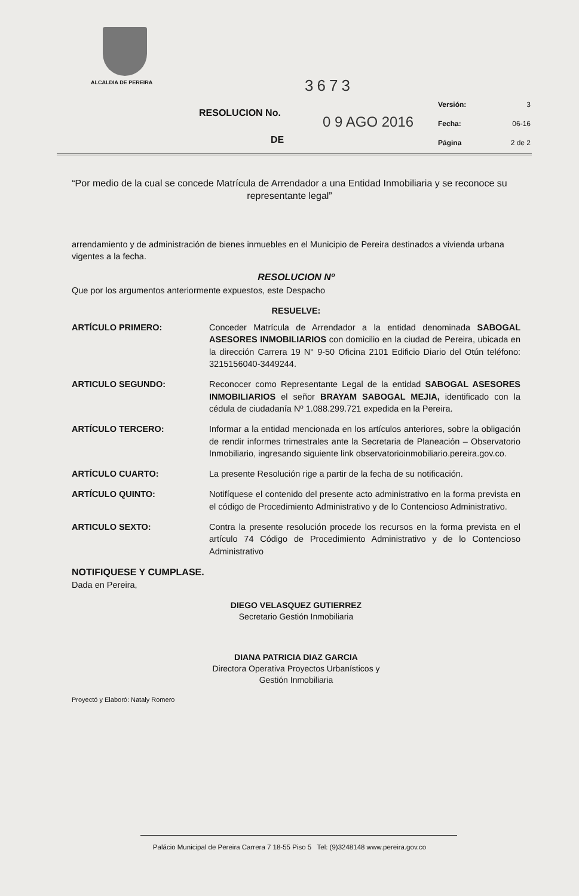ALCALDIA DE PEREIRA 3673
RESOLUCION No.
0 9 AGO 2016
DE
Versión: 3
Fecha: 06-16
Página 2 de 2
“Por medio de la cual se concede Matrícula de Arrendador a una Entidad Inmobiliaria y se reconoce su representante legal”
arrendamiento y de administración de bienes inmuebles en el Municipio de Pereira destinados a vivienda urbana vigentes a la fecha.
RESOLUCION Nº
Que por los argumentos anteriormente expuestos, este Despacho
RESUELVE:
ARTÍCULO PRIMERO: Conceder Matrícula de Arrendador a la entidad denominada SABOGAL ASESORES INMOBILIARIOS con domicilio en la ciudad de Pereira, ubicada en la dirección Carrera 19 N° 9-50 Oficina 2101 Edificio Diario del Otún teléfono: 3215156040-3449244.
ARTICULO SEGUNDO: Reconocer como Representante Legal de la entidad SABOGAL ASESORES INMOBILIARIOS el señor BRAYAM SABOGAL MEJIA, identificado con la cédula de ciudadanía Nº 1.088.299.721 expedida en la Pereira.
ARTÍCULO TERCERO: Informar a la entidad mencionada en los artículos anteriores, sobre la obligación de rendir informes trimestrales ante la Secretaria de Planeación – Observatorio Inmobiliario, ingresando siguiente link observatorioinmobiliario.pereira.gov.co.
ARTÍCULO CUARTO: La presente Resolución rige a partir de la fecha de su notificación.
ARTÍCULO QUINTO: Notifíquese el contenido del presente acto administrativo en la forma prevista en el código de Procedimiento Administrativo y de lo Contencioso Administrativo.
ARTICULO SEXTO: Contra la presente resolución procede los recursos en la forma prevista en el artículo 74 Código de Procedimiento Administrativo y de lo Contencioso Administrativo
NOTIFIQUESE Y CUMPLASE.
Dada en Pereira,
DIEGO VELASQUEZ GUTIERREZ
Secretario Gestión Inmobiliaria
DIANA PATRICIA DIAZ GARCIA
Directora Operativa Proyectos Urbanísticos y
Gestión Inmobiliaria
Proyectó y Elaboró: Nataly Romero
Palácio Municipal de Pereira Carrera 7 18-55 Piso 5 Tel: (9)3248148 www.pereira.gov.co